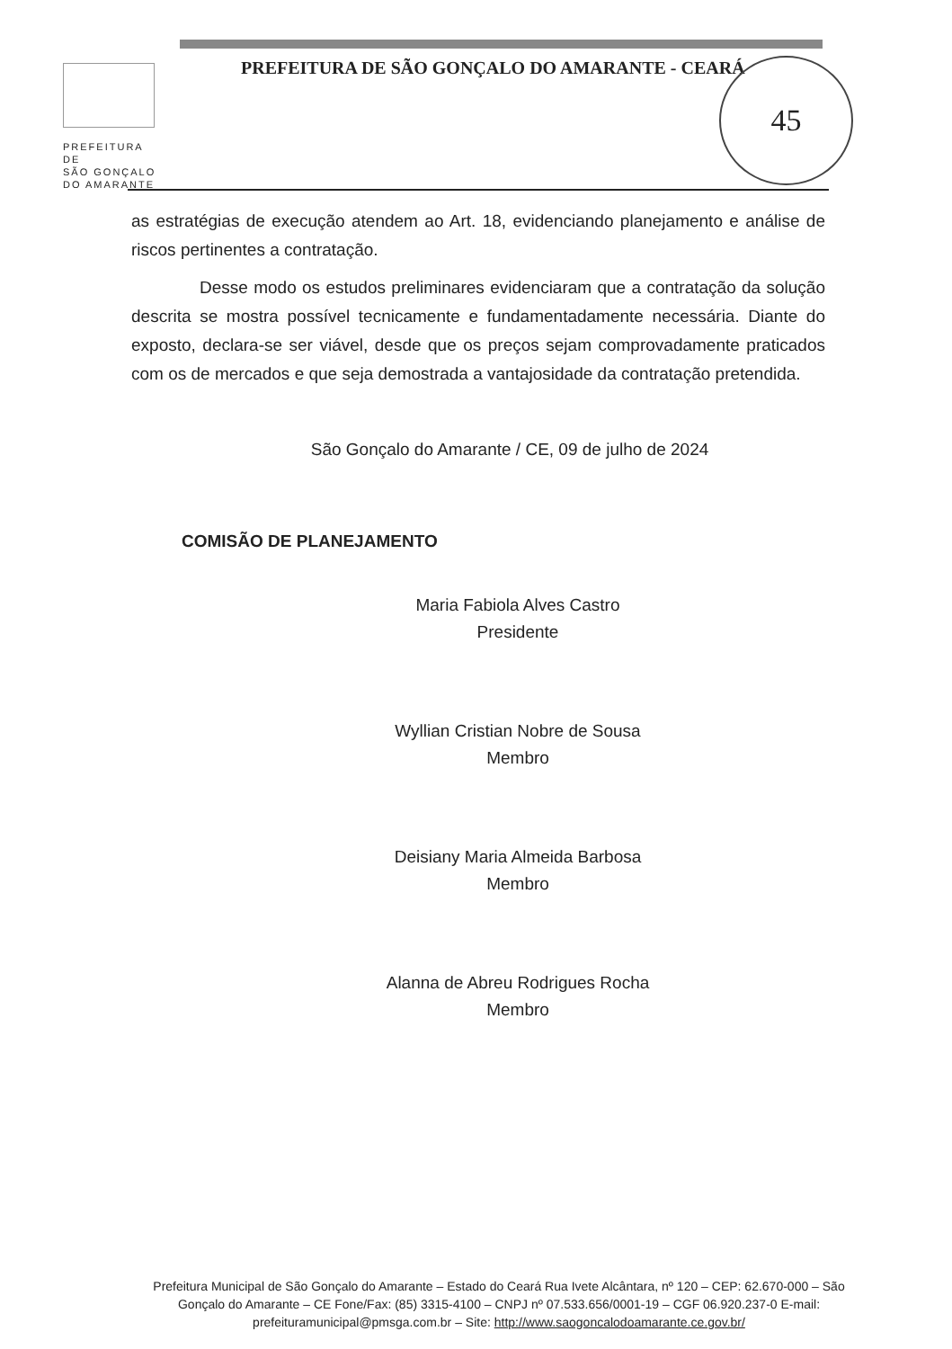PREFEITURA DE
SÃO GONÇALO
DO AMARANTE
PREFEITURA DE SÃO GONÇALO DO AMARANTE - CEARÁ
45
as estratégias de execução atendem ao Art. 18, evidenciando planejamento e análise de riscos pertinentes a contratação.
Desse modo os estudos preliminares evidenciaram que a contratação da solução descrita se mostra possível tecnicamente e fundamentadamente necessária. Diante do exposto, declara-se ser viável, desde que os preços sejam comprovadamente praticados com os de mercados e que seja demostrada a vantajosidade da contratação pretendida.
São Gonçalo do Amarante / CE, 09 de julho de 2024
COMISÃO DE PLANEJAMENTO
Maria Fabiola Alves Castro
Presidente
Wyllian Cristian Nobre de Sousa
Membro
Deisiany Maria Almeida Barbosa
Membro
Alanna de Abreu Rodrigues Rocha
Membro
Prefeitura Municipal de São Gonçalo do Amarante – Estado do Ceará Rua Ivete Alcântara, nº 120 – CEP: 62.670-000 – São Gonçalo do Amarante – CE Fone/Fax: (85) 3315-4100 – CNPJ nº 07.533.656/0001-19 – CGF 06.920.237-0 E-mail: prefeituramunicipal@pmsga.com.br – Site: http://www.saogoncalodoamarante.ce.gov.br/